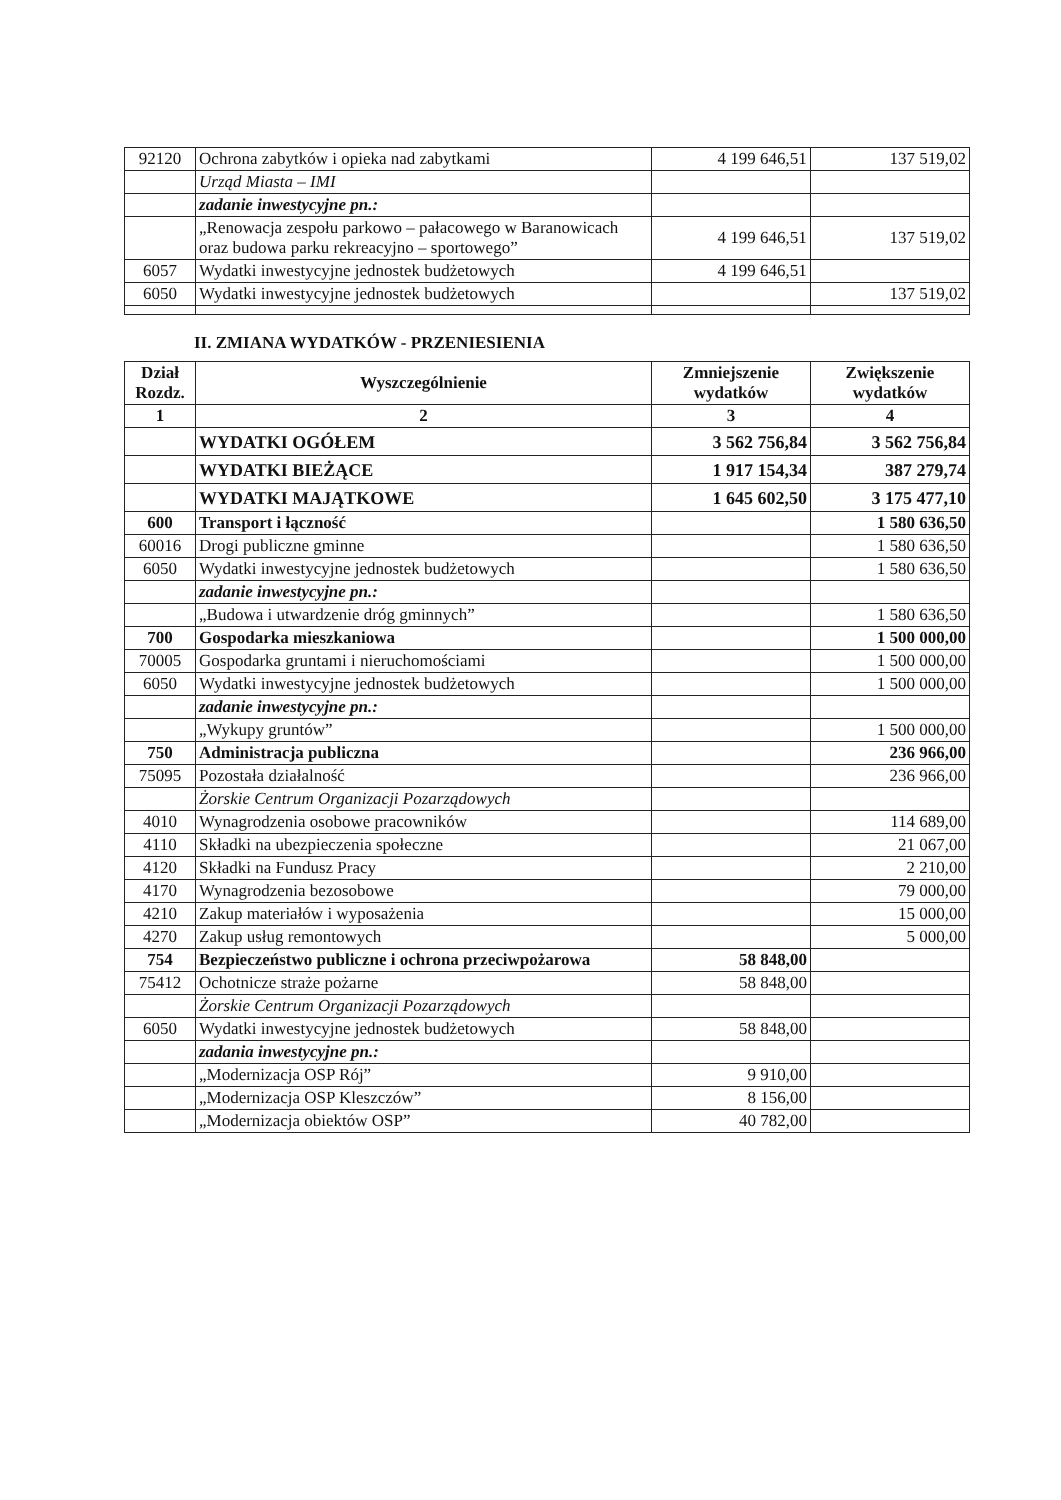| 92120 | Ochrona zabytków i opieka nad zabytkami | 4 199 646,51 | 137 519,02 |
| | Urząd Miasta – IMI | | |
| | zadanie inwestycyjne pn.: | | |
| | „Renowacja zespołu parkowo – pałacowego w Baranowicach oraz budowa parku rekreacyjno – sportowego” | 4 199 646,51 | 137 519,02 |
| 6057 | Wydatki inwestycyjne jednostek budżetowych | 4 199 646,51 | |
| 6050 | Wydatki inwestycyjne jednostek budżetowych | | 137 519,02 |
II. ZMIANA WYDATKÓW - PRZENIESIENIA
| Dział Rozdz. | Wyszczególnienie | Zmniejszenie wydatków | Zwiększenie wydatków |
| --- | --- | --- | --- |
| 1 | 2 | 3 | 4 |
| | WYDATKI OGÓŁEM | 3 562 756,84 | 3 562 756,84 |
| | WYDATKI BIEŻĄCE | 1 917 154,34 | 387 279,74 |
| | WYDATKI MAJĄTKOWE | 1 645 602,50 | 3 175 477,10 |
| 600 | Transport i łączność | | 1 580 636,50 |
| 60016 | Drogi publiczne gminne | | 1 580 636,50 |
| 6050 | Wydatki inwestycyjne jednostek budżetowych | | 1 580 636,50 |
| | zadanie inwestycyjne pn.: | | |
| | „Budowa i utwardzenie dróg gminnych” | | 1 580 636,50 |
| 700 | Gospodarka mieszkaniowa | | 1 500 000,00 |
| 70005 | Gospodarka gruntami i nieruchomościami | | 1 500 000,00 |
| 6050 | Wydatki inwestycyjne jednostek budżetowych | | 1 500 000,00 |
| | zadanie inwestycyjne pn.: | | |
| | „Wykupy gruntów” | | 1 500 000,00 |
| 750 | Administracja publiczna | | 236 966,00 |
| 75095 | Pozostała działalność | | 236 966,00 |
| | Żorskie Centrum Organizacji Pozarządowych | | |
| 4010 | Wynagrodzenia osobowe pracowników | | 114 689,00 |
| 4110 | Składki na ubezpieczenia społeczne | | 21 067,00 |
| 4120 | Składki na Fundusz Pracy | | 2 210,00 |
| 4170 | Wynagrodzenia bezosobowe | | 79 000,00 |
| 4210 | Zakup materiałów i wyposażenia | | 15 000,00 |
| 4270 | Zakup usług remontowych | | 5 000,00 |
| 754 | Bezpieczeństwo publiczne i ochrona przeciwpożarowa | 58 848,00 | |
| 75412 | Ochotnicze straże pożarne | 58 848,00 | |
| | Żorskie Centrum Organizacji Pozarządowych | | |
| 6050 | Wydatki inwestycyjne jednostek budżetowych | 58 848,00 | |
| | zadania inwestycyjne pn.: | | |
| | „Modernizacja OSP Rój” | 9 910,00 | |
| | „Modernizacja OSP Kleszczów” | 8 156,00 | |
| | „Modernizacja obiektów OSP” | 40 782,00 | |